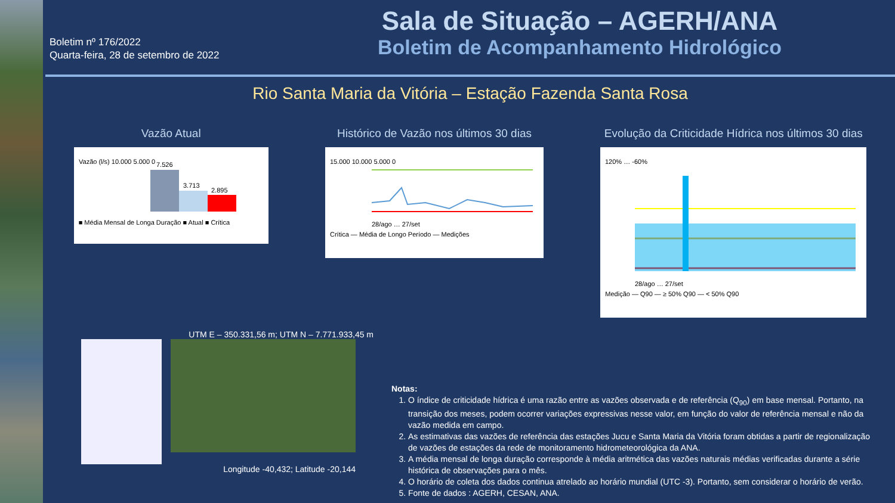Boletim nº 176/2022
Quarta-feira, 28 de setembro de 2022
Sala de Situação – AGERH/ANA
Boletim de Acompanhamento Hidrológico
Rio Santa Maria da Vitória – Estação Fazenda Santa Rosa
Vazão Atual
Vazão (l/s) 10.000 5.000 0
7.526
3.713
2.895
■ Média Mensal de Longa Duração ■ Atual ■ Crítica
Histórico de Vazão nos últimos 30 dias
15.000 10.000 5.000 0
28/ago … 27/set
Crítica — Média de Longo Período — Medições
Evolução da Criticidade Hídrica nos últimos 30 dias
120% … -60%
28/ago … 27/set
Medição — Q90 — ≥ 50% Q90 — < 50% Q90
UTM E – 350.331,56 m; UTM N – 7.771.933,45 m
Longitude -40,432; Latitude -20,144
Notas:
1. O índice de criticidade hídrica é uma razão entre as vazões observada e de referência (Q<sub>90</sub>) em base mensal. Portanto, na transição dos meses, podem ocorrer variações expressivas nesse valor, em função do valor de referência mensal e não da vazão medida em campo.
2. As estimativas das vazões de referência das estações Jucu e Santa Maria da Vitória foram obtidas a partir de regionalização de vazões de estações da rede de monitoramento hidrometeorológica da ANA.
3. A média mensal de longa duração corresponde à média aritmética das vazões naturais médias verificadas durante a série histórica de observações para o mês.
4. O horário de coleta dos dados continua atrelado ao horário mundial (UTC -3). Portanto, sem considerar o horário de verão.
5. Fonte de dados : AGERH, CESAN, ANA.